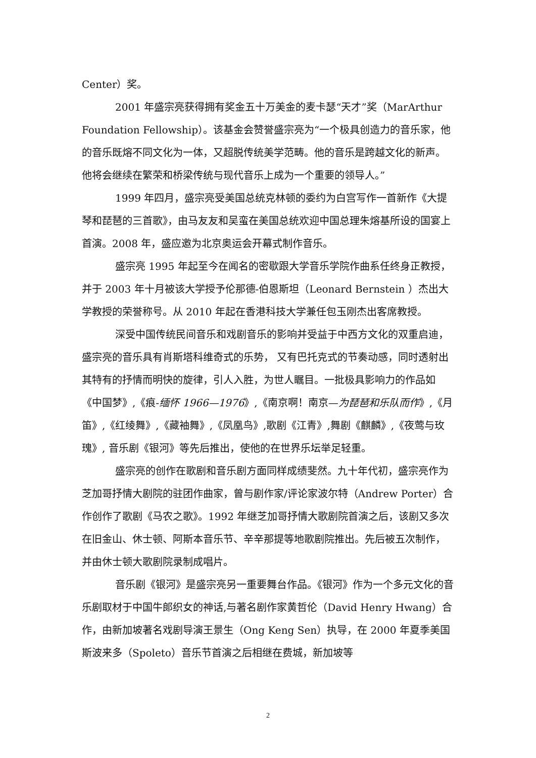Center）奖。
2001 年盛宗亮获得拥有奖金五十万美金的麦卡瑟“天才”奖（MarArthur Foundation Fellowship）。该基金会赞誉盛宗亮为“一个极具创造力的音乐家，他的音乐既熔不同文化为一体，又超脱传统美学范畴。他的音乐是跨越文化的新声。他将会继续在繁荣和桥梁传统与现代音乐上成为一个重要的领导人。”
1999 年四月，盛宗亮受美国总统克林顿的委约为白宫写作一首新作《大提琴和琵琶的三首歌》，由马友友和吴蛮在美国总统欢迎中国总理朱熔基所设的国宴上首演。2008 年，盛应邀为北京奥运会开幕式制作音乐。
盛宗亮 1995 年起至今在闻名的密歇跟大学音乐学院作曲系任终身正教授，并于 2003 年十月被该大学授予伦那德-伯恩斯坦（Leonard Bernstein ）杰出大学教授的荣誉称号。从 2010 年起在香港科技大学兼任包玉刚杰出客席教授。
深受中国传统民间音乐和戏剧音乐的影响并受益于中西方文化的双重启迪，盛宗亮的音乐具有肖斯塔科维奇式的乐势， 又有巴托克式的节奏动感，同时透射出其特有的抒情而明快的旋律，引人入胜，为世人瞩目。一批极具影响力的作品如《中国梦》,《痕-缅怀 1966—1976》,《南京啊！南京—为琵琶和乐队而作》,《月笛》,《红绫舞》,《藏袖舞》,《凤凰鸟》,歌剧《江青》,舞剧《麒麟》,《夜莺与玫瑰》, 音乐剧《银河》等先后推出，使他的在世界乐坛举足轻重。
盛宗亮的创作在歌剧和音乐剧方面同样成绩斐然。九十年代初，盛宗亮作为芝加哥抒情大剧院的驻团作曲家，曾与剧作家/评论家波尔特（Andrew Porter）合作创作了歌剧《马农之歌》。1992 年继芝加哥抒情大歌剧院首演之后，该剧又多次在旧金山、休士顿、阿斯本音乐节、辛辛那提等地歌剧院推出。先后被五次制作，并由休士顿大歌剧院录制成唱片。
音乐剧《银河》是盛宗亮另一重要舞台作品。《银河》作为一个多元文化的音乐剧取材于中国牛郎织女的神话,与著名剧作家黄哲伦（David Henry Hwang）合作，由新加坡著名戏剧导演王景生（Ong Keng Sen）执导，在 2000 年夏季美国斯波来多（Spoleto）音乐节首演之后相继在费城，新加坡等
2